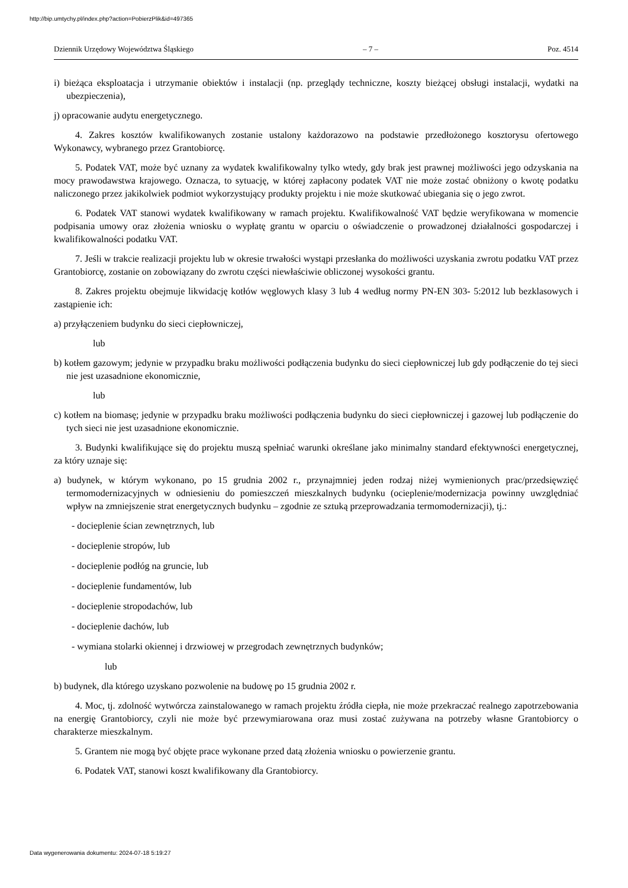http://bip.umtychy.pl/index.php?action=PobierzPlik&id=497365
Dziennik Urzędowy Województwa Śląskiego – 7 – Poz. 4514
i) bieżąca eksploatacja i utrzymanie obiektów i instalacji (np. przeglądy techniczne, koszty bieżącej obsługi instalacji, wydatki na ubezpieczenia),
j) opracowanie audytu energetycznego.
4. Zakres kosztów kwalifikowanych zostanie ustalony każdorazowo na podstawie przedłożonego kosztorysu ofertowego Wykonawcy, wybranego przez Grantobiorcę.
5. Podatek VAT, może być uznany za wydatek kwalifikowalny tylko wtedy, gdy brak jest prawnej możliwości jego odzyskania na mocy prawodawstwa krajowego. Oznacza, to sytuację, w której zapłacony podatek VAT nie może zostać obniżony o kwotę podatku naliczonego przez jakikolwiek podmiot wykorzystujący produkty projektu i nie może skutkować ubiegania się o jego zwrot.
6. Podatek VAT stanowi wydatek kwalifikowany w ramach projektu. Kwalifikowalność VAT będzie weryfikowana w momencie podpisania umowy oraz złożenia wniosku o wypłatę grantu w oparciu o oświadczenie o prowadzonej działalności gospodarczej i kwalifikowalności podatku VAT.
7. Jeśli w trakcie realizacji projektu lub w okresie trwałości wystąpi przesłanka do możliwości uzyskania zwrotu podatku VAT przez Grantobiorcę, zostanie on zobowiązany do zwrotu części niewłaściwie obliczonej wysokości grantu.
8. Zakres projektu obejmuje likwidację kotłów węglowych klasy 3 lub 4 według normy PN-EN 303- 5:2012 lub bezklasowych i zastąpienie ich:
a) przyłączeniem budynku do sieci ciepłowniczej,
lub
b) kotłem gazowym; jedynie w przypadku braku możliwości podłączenia budynku do sieci ciepłowniczej lub gdy podłączenie do tej sieci nie jest uzasadnione ekonomicznie,
lub
c) kotłem na biomasę; jedynie w przypadku braku możliwości podłączenia budynku do sieci ciepłowniczej i gazowej lub podłączenie do tych sieci nie jest uzasadnione ekonomicznie.
3. Budynki kwalifikujące się do projektu muszą spełniać warunki określane jako minimalny standard efektywności energetycznej, za który uznaje się:
a) budynek, w którym wykonano, po 15 grudnia 2002 r., przynajmniej jeden rodzaj niżej wymienionych prac/przedsięwzięć termomodernizacyjnych w odniesieniu do pomieszczeń mieszkalnych budynku (ocieplenie/modernizacja powinny uwzględniać wpływ na zmniejszenie strat energetycznych budynku – zgodnie ze sztuką przeprowadzania termomodernizacji), tj.:
- docieplenie ścian zewnętrznych, lub
- docieplenie stropów, lub
- docieplenie podłóg na gruncie, lub
- docieplenie fundamentów, lub
- docieplenie stropodachów, lub
- docieplenie dachów, lub
- wymiana stolarki okiennej i drzwiowej w przegrodach zewnętrznych budynków;
lub
b) budynek, dla którego uzyskano pozwolenie na budowę po 15 grudnia 2002 r.
4. Moc, tj. zdolność wytwórcza zainstalowanego w ramach projektu źródła ciepła, nie może przekraczać realnego zapotrzebowania na energię Grantobiorcy, czyli nie może być przewymiarowana oraz musi zostać zużywana na potrzeby własne Grantobiorcy o charakterze mieszkalnym.
5. Grantem nie mogą być objęte prace wykonane przed datą złożenia wniosku o powierzenie grantu.
6. Podatek VAT, stanowi koszt kwalifikowany dla Grantobiorcy.
Data wygenerowania dokumentu: 2024-07-18 5:19:27